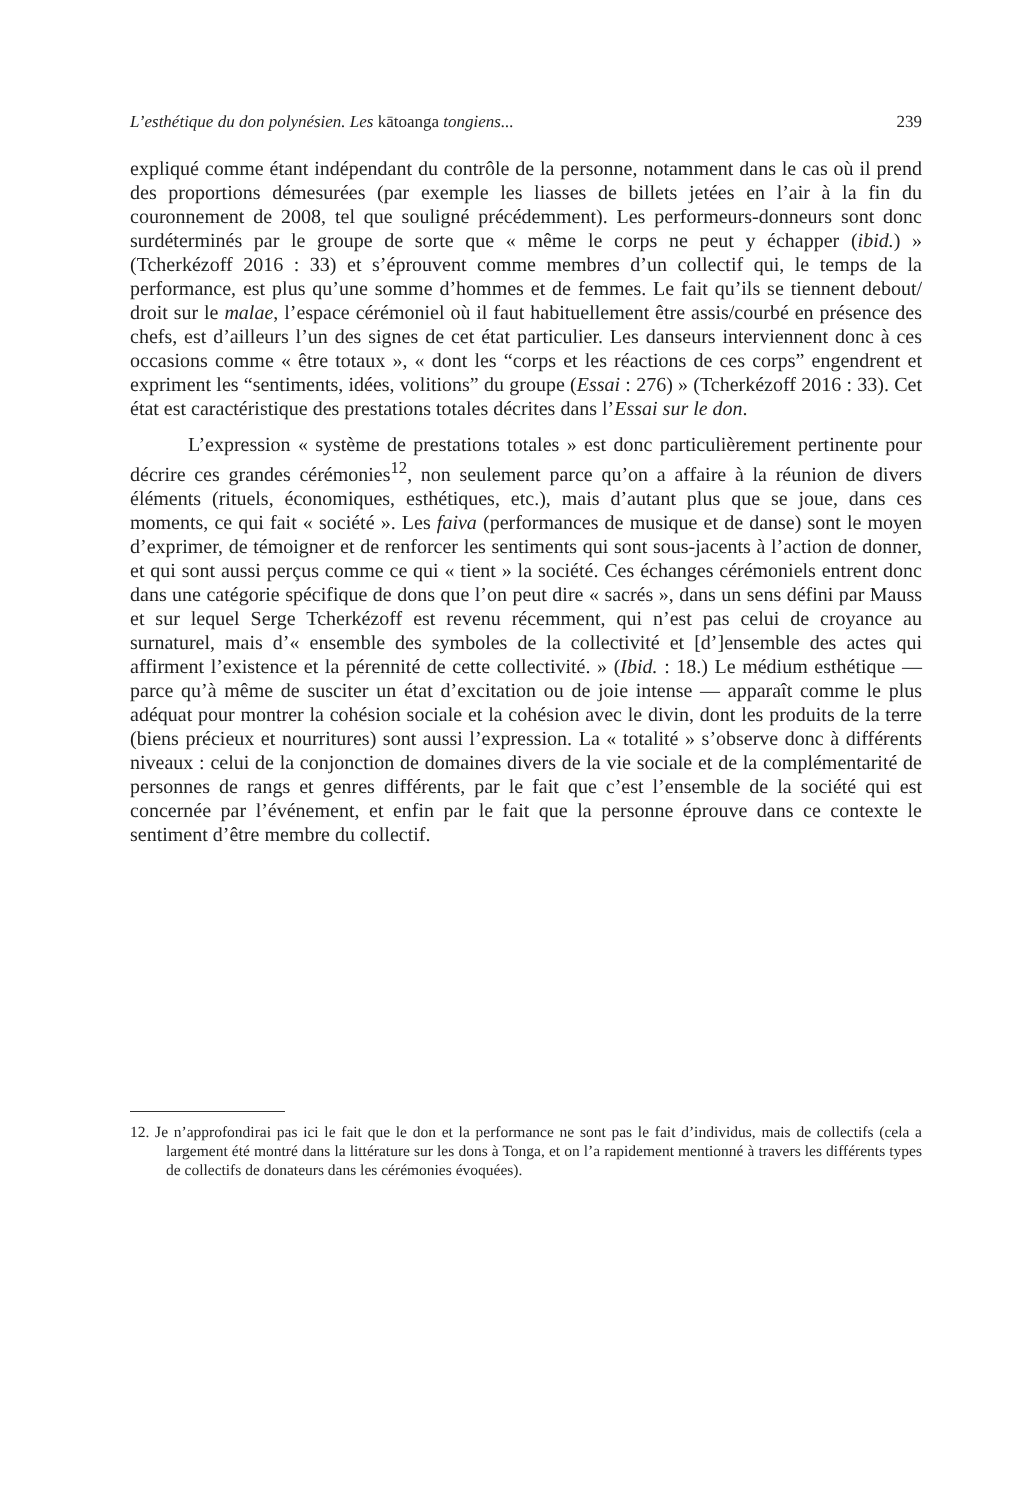L’esthétique du don polynésien. Les kātoanga tongiens... 239
expliqué comme étant indépendant du contrôle de la personne, notamment dans le cas où il prend des proportions démesurées (par exemple les liasses de billets jetées en l’air à la fin du couronnement de 2008, tel que souligné précédemment). Les performeurs-donneurs sont donc surdéterminés par le groupe de sorte que « même le corps ne peut y échapper (ibid.) » (Tcherkézoff 2016 : 33) et s’éprouvent comme membres d’un collectif qui, le temps de la performance, est plus qu’une somme d’hommes et de femmes. Le fait qu’ils se tiennent debout/ droit sur le malae, l’espace cérémoniel où il faut habituellement être assis/courbé en présence des chefs, est d’ailleurs l’un des signes de cet état particulier. Les danseurs interviennent donc à ces occasions comme « être totaux », « dont les “corps et les réactions de ces corps” engendrent et expriment les “sentiments, idées, volitions” du groupe (Essai : 276) » (Tcherkézoff 2016 : 33). Cet état est caractéristique des prestations totales décrites dans l’Essai sur le don.
L’expression « système de prestations totales » est donc particulièrement pertinente pour décrire ces grandes cérémonies<sup>12</sup>, non seulement parce qu’on a affaire à la réunion de divers éléments (rituels, économiques, esthétiques, etc.), mais d’autant plus que se joue, dans ces moments, ce qui fait « société ». Les faiva (performances de musique et de danse) sont le moyen d’exprimer, de témoigner et de renforcer les sentiments qui sont sous-jacents à l’action de donner, et qui sont aussi perçus comme ce qui « tient » la société. Ces échanges cérémoniels entrent donc dans une catégorie spécifique de dons que l’on peut dire « sacrés », dans un sens défini par Mauss et sur lequel Serge Tcherkézoff est revenu récemment, qui n’est pas celui de croyance au surnaturel, mais d’« ensemble des symboles de la collectivité et [d’]ensemble des actes qui affirment l’existence et la pérennité de cette collectivité. » (Ibid. : 18.) Le médium esthétique — parce qu’à même de susciter un état d’excitation ou de joie intense — apparaît comme le plus adéquat pour montrer la cohésion sociale et la cohésion avec le divin, dont les produits de la terre (biens précieux et nourritures) sont aussi l’expression. La « totalité » s’observe donc à différents niveaux : celui de la conjonction de domaines divers de la vie sociale et de la complémentarité de personnes de rangs et genres différents, par le fait que c’est l’ensemble de la société qui est concernée par l’événement, et enfin par le fait que la personne éprouve dans ce contexte le sentiment d’être membre du collectif.
12. Je n’approfondirai pas ici le fait que le don et la performance ne sont pas le fait d’individus, mais de collectifs (cela a largement été montré dans la littérature sur les dons à Tonga, et on l’a rapidement mentionné à travers les différents types de collectifs de donateurs dans les cérémonies évoquées).